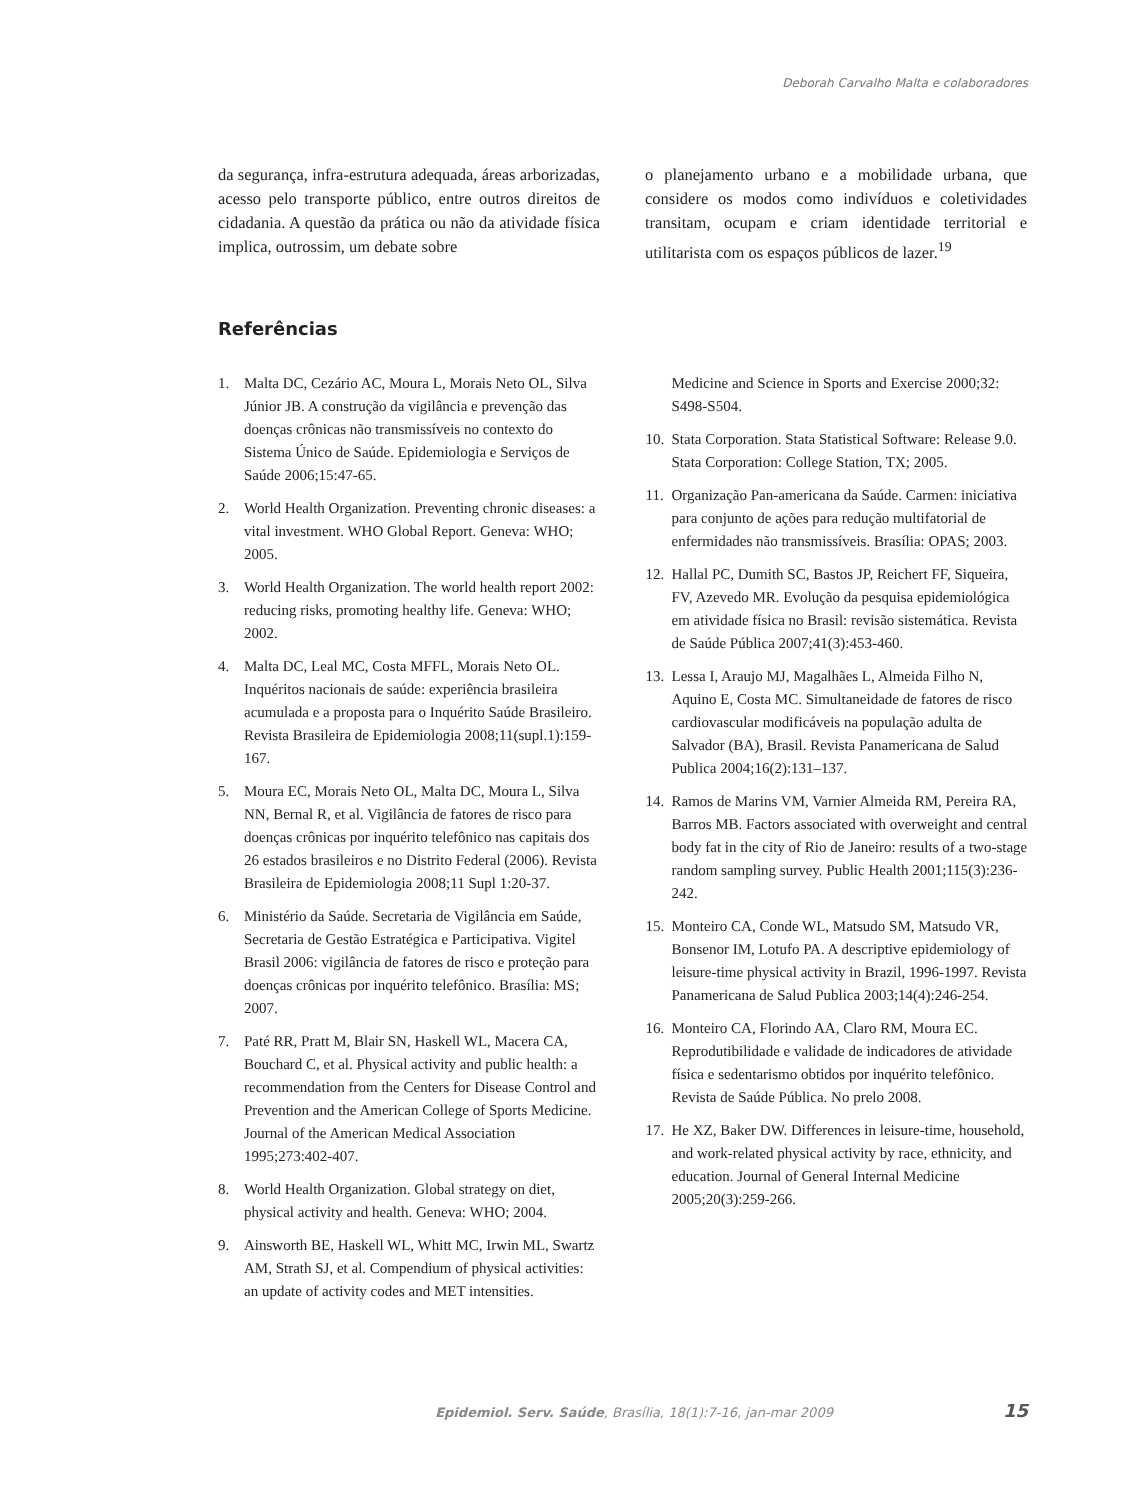Deborah Carvalho Malta e colaboradores
da segurança, infra-estrutura adequada, áreas arborizadas, acesso pelo transporte público, entre outros direitos de cidadania. A questão da prática ou não da atividade física implica, outrossim, um debate sobre
o planejamento urbano e a mobilidade urbana, que considere os modos como indivíduos e coletividades transitam, ocupam e criam identidade territorial e utilitarista com os espaços públicos de lazer.<sup>19</sup>
Referências
1. Malta DC, Cezário AC, Moura L, Morais Neto OL, Silva Júnior JB. A construção da vigilância e prevenção das doenças crônicas não transmissíveis no contexto do Sistema Único de Saúde. Epidemiologia e Serviços de Saúde 2006;15:47-65.
2. World Health Organization. Preventing chronic diseases: a vital investment. WHO Global Report. Geneva: WHO; 2005.
3. World Health Organization. The world health report 2002: reducing risks, promoting healthy life. Geneva: WHO; 2002.
4. Malta DC, Leal MC, Costa MFFL, Morais Neto OL. Inquéritos nacionais de saúde: experiência brasileira acumulada e a proposta para o Inquérito Saúde Brasileiro. Revista Brasileira de Epidemiologia 2008;11(supl.1):159-167.
5. Moura EC, Morais Neto OL, Malta DC, Moura L, Silva NN, Bernal R, et al. Vigilância de fatores de risco para doenças crônicas por inquérito telefônico nas capitais dos 26 estados brasileiros e no Distrito Federal (2006). Revista Brasileira de Epidemiologia 2008;11 Supl 1:20-37.
6. Ministério da Saúde. Secretaria de Vigilância em Saúde, Secretaria de Gestão Estratégica e Participativa. Vigitel Brasil 2006: vigilância de fatores de risco e proteção para doenças crônicas por inquérito telefônico. Brasília: MS; 2007.
7. Paté RR, Pratt M, Blair SN, Haskell WL, Macera CA, Bouchard C, et al. Physical activity and public health: a recommendation from the Centers for Disease Control and Prevention and the American College of Sports Medicine. Journal of the American Medical Association 1995;273:402-407.
8. World Health Organization. Global strategy on diet, physical activity and health. Geneva: WHO; 2004.
9. Ainsworth BE, Haskell WL, Whitt MC, Irwin ML, Swartz AM, Strath SJ, et al. Compendium of physical activities: an update of activity codes and MET intensities.
Medicine and Science in Sports and Exercise 2000;32: S498-S504.
10. Stata Corporation. Stata Statistical Software: Release 9.0. Stata Corporation: College Station, TX; 2005.
11. Organização Pan-americana da Saúde. Carmen: iniciativa para conjunto de ações para redução multifatorial de enfermidades não transmissíveis. Brasília: OPAS; 2003.
12. Hallal PC, Dumith SC, Bastos JP, Reichert FF, Siqueira, FV, Azevedo MR. Evolução da pesquisa epidemiológica em atividade física no Brasil: revisão sistemática. Revista de Saúde Pública 2007;41(3):453-460.
13. Lessa I, Araujo MJ, Magalhães L, Almeida Filho N, Aquino E, Costa MC. Simultaneidade de fatores de risco cardiovascular modificáveis na população adulta de Salvador (BA), Brasil. Revista Panamericana de Salud Publica 2004;16(2):131–137.
14. Ramos de Marins VM, Varnier Almeida RM, Pereira RA, Barros MB. Factors associated with overweight and central body fat in the city of Rio de Janeiro: results of a two-stage random sampling survey. Public Health 2001;115(3):236-242.
15. Monteiro CA, Conde WL, Matsudo SM, Matsudo VR, Bonsenor IM, Lotufo PA. A descriptive epidemiology of leisure-time physical activity in Brazil, 1996-1997. Revista Panamericana de Salud Publica 2003;14(4):246-254.
16. Monteiro CA, Florindo AA, Claro RM, Moura EC. Reprodutibilidade e validade de indicadores de atividade física e sedentarismo obtidos por inquérito telefônico. Revista de Saúde Pública. No prelo 2008.
17. He XZ, Baker DW. Differences in leisure-time, household, and work-related physical activity by race, ethnicity, and education. Journal of General Internal Medicine 2005;20(3):259-266.
Epidemiol. Serv. Saúde, Brasília, 18(1):7-16, jan-mar 2009 15